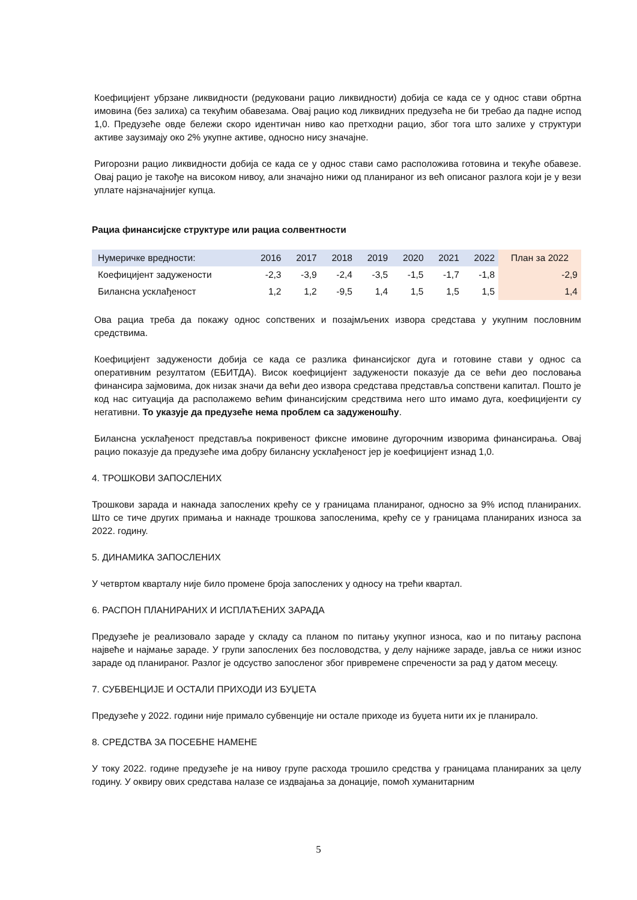Коефицијент убрзане ликвидности (редуковани рацио ликвидности) добија се када се у однос стави обртна имовина (без залиха) са текућим обавезама. Овај рацио код ликвидних предузећа не би требао да падне испод 1,0. Предузеће овде бележи скоро идентичан ниво као претходни рацио, због тога што залихе у структури активе заузимају око 2% укупне активе, односно нису значајне.
Ригорозни рацио ликвидности добија се када се у однос стави само расположива готовина и текуће обавезе. Овај рацио је такође на високом нивоу, али значајно нижи од планираног из већ описаног разлога који је у вези уплате најзначајнијег купца.
Рациа финансијске структуре или рациа солвентности
| Нумеричке вредности: | 2016 | 2017 | 2018 | 2019 | 2020 | 2021 | 2022 | План за 2022 |
| Коефицијент задужености | -2,3 | -3,9 | -2,4 | -3,5 | -1,5 | -1,7 | -1,8 | -2,9 |
| Билансна усклађеност | 1,2 | 1,2 | -9,5 | 1,4 | 1,5 | 1,5 | 1,5 | 1,4 |
Ова рациа треба да покажу однос сопствених и позајмљених извора средстава у укупним пословним средствима.
Коефицијент задужености добија се када се разлика финансијског дуга и готовине стави у однос са оперативним резултатом (ЕБИТДА). Висок коефицијент задужености показује да се већи део пословања финансира зајмовима, док низак значи да већи део извора средстава представља сопствени капитал. Пошто је код нас ситуација да располажемо већим финансијским средствима него што имамо дуга, коефицијенти су негативни. То указује да предузеће нема проблем са задуженошћу.
Билансна усклађеност представља покривеност фиксне имовине дугорочним изворима финансирања. Овај рацио показује да предузеће има добру билансну усклађеност јер је коефицијент изнад 1,0.
4. ТРОШКОВИ ЗАПОСЛЕНИХ
Трошкови зарада и накнада запослених крећу се у границама планираног, односно за 9% испод планираних. Што се тиче других примања и накнаде трошкова запосленима, крећу се у границама планираних износа за 2022. годину.
5. ДИНАМИКА ЗАПОСЛЕНИХ
У четвртом кварталу није било промене броја запослених у односу на трећи квартал.
6. РАСПОН ПЛАНИРАНИХ И ИСПЛАЋЕНИХ ЗАРАДА
Предузеће је реализовало зараде у складу са планом по питању укупног износа, као и по питању распона највеће и најмање зараде. У групи запослених без пословодства, у делу најниже зараде, јавља се нижи износ зараде од планираног. Разлог је одсуство запосленог због привремене спречености за рад у датом месецу.
7. СУБВЕНЦИЈЕ И ОСТАЛИ ПРИХОДИ ИЗ БУЏЕТА
Предузеће у 2022. години није примало субвенције ни остале приходе из буџета нити их је планирало.
8. СРЕДСТВА ЗА ПОСЕБНЕ НАМЕНЕ
У току 2022. године предузеће је на нивоу групе расхода трошило средства у границама планираних за целу годину. У оквиру ових средстава налазе се издвајања за донације, помоћ хуманитарним
5